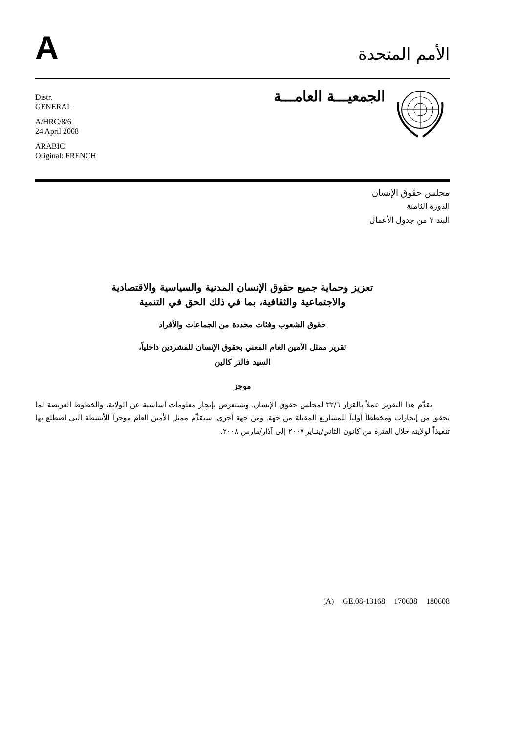A
الأمم المتحدة
Distr.
GENERAL
A/HRC/8/6
24 April 2008
ARABIC
Original: FRENCH
الجمعيـــة العامـــة
مجلس حقوق الإنسان
الدورة الثامنة
البند ٣ من جدول الأعمال
تعزيز وحماية جميع حقوق الإنسان المدنية والسياسية والاقتصادية
والاجتماعية والثقافية، بما في ذلك الحق في التنمية
حقوق الشعوب وفئات محددة من الجماعات والأفراد
تقرير ممثل الأمين العام المعني بحقوق الإنسان للمشردين داخلياً،
السيد فالتر كالين
موجز
يقدَّم هذا التقرير عملاً بالقرار ٣٢/٦ لمجلس حقوق الإنسان. ويستعرض بإيجاز معلومات أساسية عن الولاية، والخطوط العريضة لما تحقق من إنجازات ومخططاً أولياً للمشاريع المقبلة من جهة. ومن جهة أخرى، سيقدِّم ممثل الأمين العام موجزاً للأنشطة التي اضطلع بها تنفيذاً لولايته خلال الفترة من كانون الثاني/ينـاير ٢٠٠٧ إلى آذار/مارس ٢٠٠٨.
(A) GE.08-13168 170608 180608